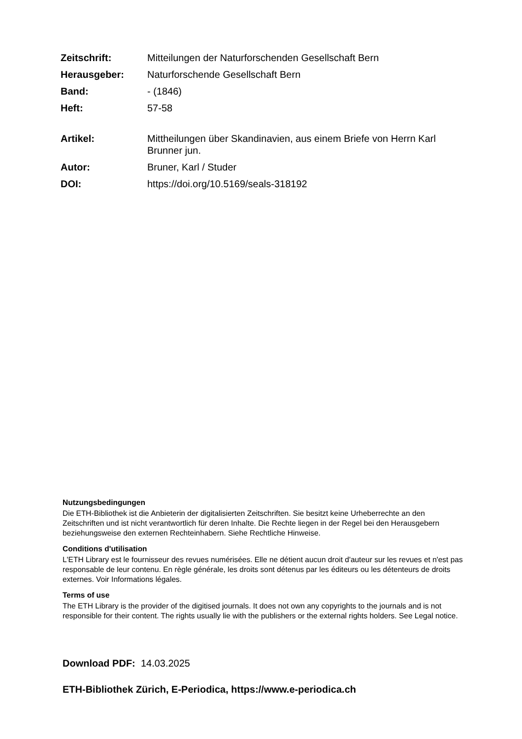| Zeitschrift: | Mitteilungen der Naturforschenden Gesellschaft Bern |
| Herausgeber: | Naturforschende Gesellschaft Bern |
| Band: | - (1846) |
| Heft: | 57-58 |
| Artikel: | Mittheilungen über Skandinavien, aus einem Briefe von Herrn Karl Brunner jun. |
| Autor: | Bruner, Karl / Studer |
| DOI: | https://doi.org/10.5169/seals-318192 |
Nutzungsbedingungen
Die ETH-Bibliothek ist die Anbieterin der digitalisierten Zeitschriften. Sie besitzt keine Urheberrechte an den Zeitschriften und ist nicht verantwortlich für deren Inhalte. Die Rechte liegen in der Regel bei den Herausgebern beziehungsweise den externen Rechteinhabern. Siehe Rechtliche Hinweise.
Conditions d'utilisation
L'ETH Library est le fournisseur des revues numérisées. Elle ne détient aucun droit d'auteur sur les revues et n'est pas responsable de leur contenu. En règle générale, les droits sont détenus par les éditeurs ou les détenteurs de droits externes. Voir Informations légales.
Terms of use
The ETH Library is the provider of the digitised journals. It does not own any copyrights to the journals and is not responsible for their content. The rights usually lie with the publishers or the external rights holders. See Legal notice.
Download PDF: 14.03.2025
ETH-Bibliothek Zürich, E-Periodica, https://www.e-periodica.ch